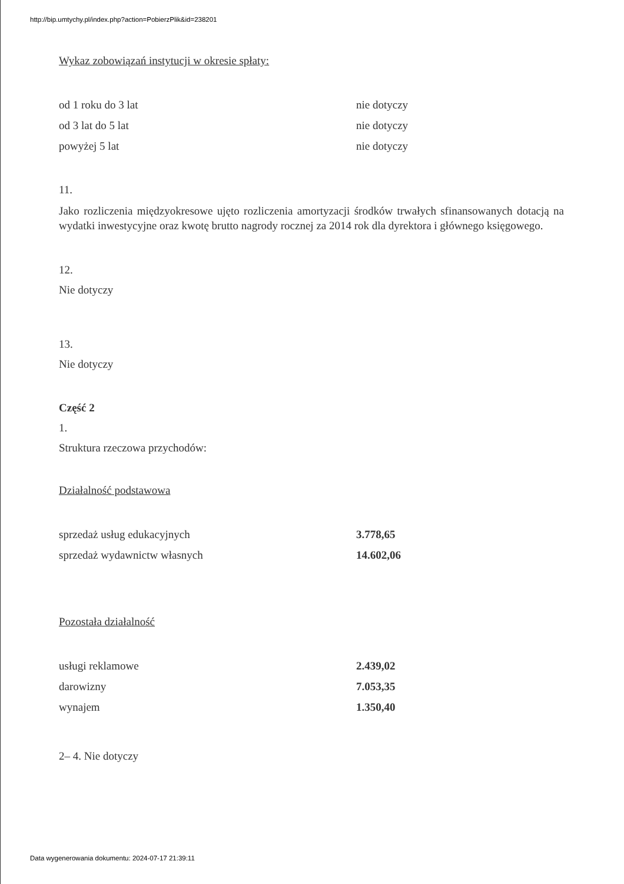http://bip.umtychy.pl/index.php?action=PobierzPlik&id=238201
Wykaz zobowiązań instytucji w okresie spłaty:
| od 1 roku do 3 lat | nie dotyczy |
| od 3 lat do 5 lat | nie dotyczy |
| powyżej 5 lat | nie dotyczy |
11.
Jako rozliczenia międzyokresowe ujęto rozliczenia amortyzacji środków trwałych sfinansowanych dotacją na wydatki inwestycyjne oraz kwotę brutto nagrody rocznej za 2014 rok dla dyrektora i głównego księgowego.
12.
Nie dotyczy
13.
Nie dotyczy
Część 2
1.
Struktura rzeczowa przychodów:
Działalność podstawowa
| sprzedaż usług edukacyjnych | 3.778,65 |
| sprzedaż wydawnictw własnych | 14.602,06 |
Pozostała działalność
| usługi reklamowe | 2.439,02 |
| darowizny | 7.053,35 |
| wynajem | 1.350,40 |
2– 4. Nie dotyczy
Data wygenerowania dokumentu: 2024-07-17 21:39:11